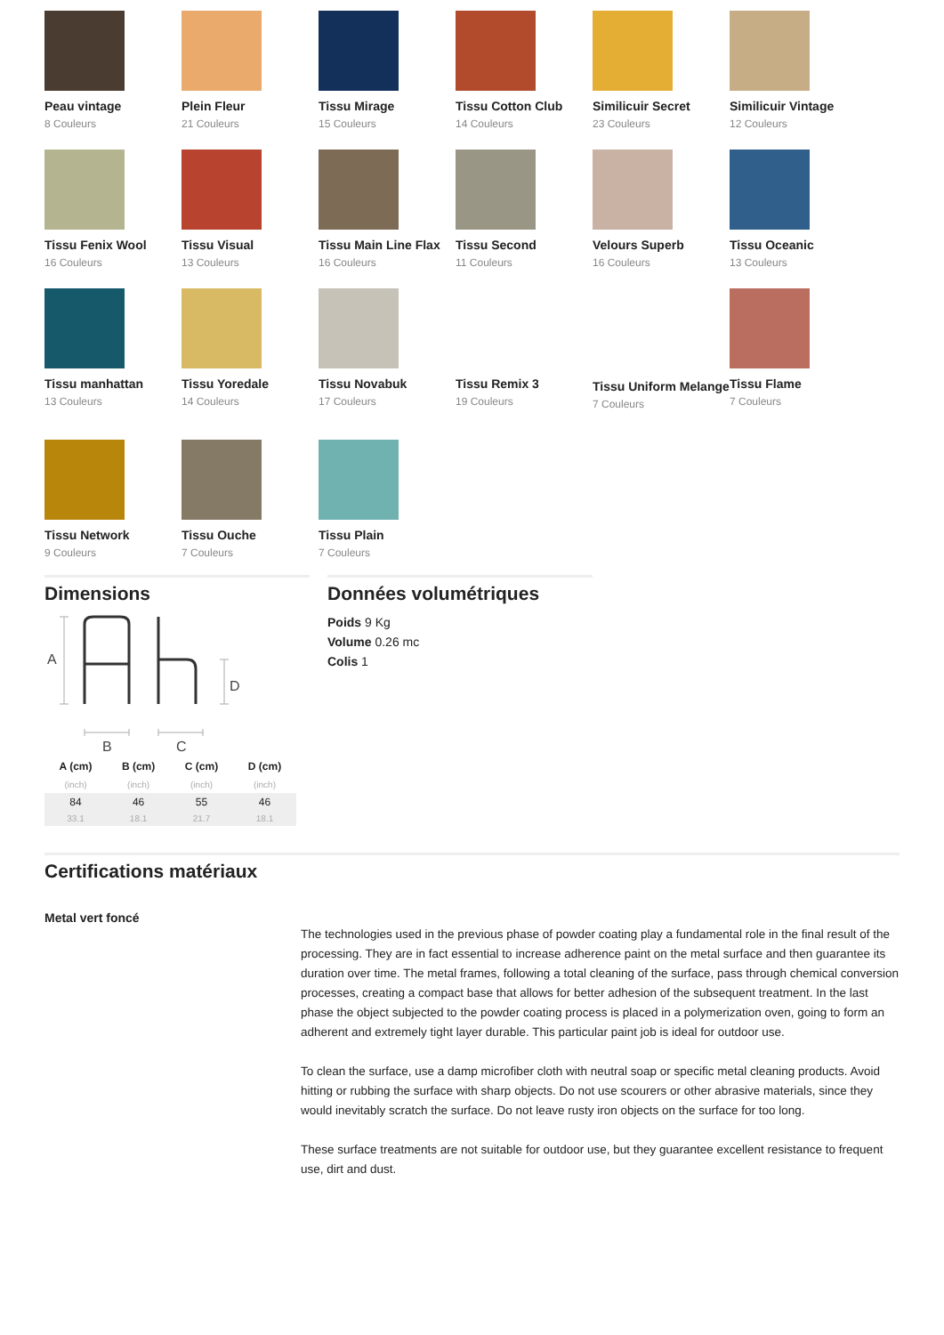Peau vintage
8 Couleurs
Plein Fleur
21 Couleurs
Tissu Mirage
15 Couleurs
Tissu Cotton Club
14 Couleurs
Similicuir Secret
23 Couleurs
Similicuir Vintage
12 Couleurs
Tissu Fenix Wool
16 Couleurs
Tissu Visual
13 Couleurs
Tissu Main Line Flax
16 Couleurs
Tissu Second
11 Couleurs
Velours Superb
16 Couleurs
Tissu Oceanic
13 Couleurs
Tissu manhattan
13 Couleurs
Tissu Yoredale
14 Couleurs
Tissu Novabuk
17 Couleurs
Tissu Remix 3
19 Couleurs
Tissu Uniform Melange
7 Couleurs
Tissu Flame
7 Couleurs
Tissu Network
9 Couleurs
Tissu Ouche
7 Couleurs
Tissu Plain
7 Couleurs
Dimensions
A
D
B
C
| A (cm) | B (cm) | C (cm) | D (cm) |
| --- | --- | --- | --- |
| (inch) | (inch) | (inch) | (inch) |
| 84 | 46 | 55 | 46 |
| 33.1 | 18.1 | 21.7 | 18.1 |
Données volumétriques
Poids 9 Kg
Volume 0.26 mc
Colis 1
Certifications matériaux
Metal vert foncé
The technologies used in the previous phase of powder coating play a fundamental role in the final result of the processing. They are in fact essential to increase adherence paint on the metal surface and then guarantee its duration over time. The metal frames, following a total cleaning of the surface, pass through chemical conversion processes, creating a compact base that allows for better adhesion of the subsequent treatment. In the last phase the object subjected to the powder coating process is placed in a polymerization oven, going to form an adherent and extremely tight layer durable. This particular paint job is ideal for outdoor use.
To clean the surface, use a damp microfiber cloth with neutral soap or specific metal cleaning products. Avoid hitting or rubbing the surface with sharp objects. Do not use scourers or other abrasive materials, since they would inevitably scratch the surface. Do not leave rusty iron objects on the surface for too long.
These surface treatments are not suitable for outdoor use, but they guarantee excellent resistance to frequent use, dirt and dust.